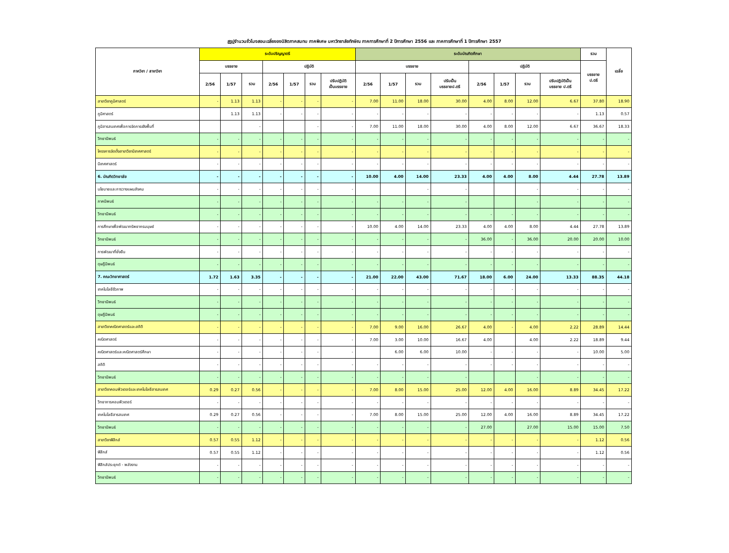สรุปจำนวนชั่วโมงสอนเฉลี่ยของนิสิตภาคสมทบ ภาคพิเศษ มหาวิทยาลัยทักษิณ ภาคการศึกษาที่ 2 ปีการศึกษา 2556 และ ภาคการศึกษาที่ 1 ปีการศึกษา 2557
| ภาควิชา / สาขาวิชา | ระดับปริญญาตรี | | | | | | | ระดับบัณฑิตศึกษา | | | | | | | | รวม | เฉลี่ย |
| --- | --- | --- | --- | --- | --- | --- | --- | --- | --- | --- | --- | --- | --- | --- | --- | --- | --- |
| | บรรยาย | | | ปฏิบัติ | | | | บรรยาย | | | | ปฏิบัติ | | | | บรรยาย ป.ตรี | |
| | 2/56 | 1/57 | รวม | 2/56 | 1/57 | รวม | ปรับปฏิบัติ เป็นบรรยาย | 2/56 | 1/57 | รวม | ปรับเป็น บรรยายป.ตรี | 2/56 | 1/57 | รวม | ปรับปฏิบัติเป็น บรรยาย ป.ตรี | | |
| สาขาวิชาภูมิศาสตร์ | - | 1.13 | 1.13 | - | - | - | - | 7.00 | 11.00 | 18.00 | 30.00 | 4.00 | 8.00 | 12.00 | 6.67 | 37.80 | 18.90 |
| ภูมิศาสตร์ | | 1.13 | 1.13 | - | - | - | - | - | - | - | - | - | - | - | - | 1.13 | 0.57 |
| ภูมิสารสนเทศเพื่อการจัดการเชิงพื้นที่ | | | - | | | - | - | 7.00 | 11.00 | 18.00 | 30.00 | 4.00 | 8.00 | 12.00 | 6.67 | 36.67 | 18.33 |
| วิทยานิพนธ์ | - | - | - | - | - | - | - | - | - | - | - | - | - | - | - | - | - |
| โครงการจัดตั้งสาขาวิชานิเทศศาสตร์ | - | - | - | - | - | - | - | - | - | - | - | - | - | - | - | - | - |
| นิเทศศาสตร์ | - | - | - | - | - | - | - | - | - | - | - | - | - | - | - | - | - |
| 6. บัณฑิตวิทยาลัย | - | - | - | - | - | - | - | 10.00 | 4.00 | 14.00 | 23.33 | 4.00 | 4.00 | 8.00 | 4.44 | 27.78 | 13.89 |
| นโยบายและการวางแผนสังคม | - | - | - | - | - | - | - | | | - | - | | | - | - | - | - |
| ภาคนิพนธ์ | - | - | - | - | - | - | - | - | - | - | - | | | - | - | - | - |
| วิทยานิพนธ์ | - | - | - | - | - | - | - | - | - | - | - | - | - | - | - | - | - |
| การศึกษาเพื่อพัฒนาทรัพยากรมนุษย์ | - | - | - | - | - | - | - | 10.00 | 4.00 | 14.00 | 23.33 | 4.00 | 4.00 | 8.00 | 4.44 | 27.78 | 13.89 |
| วิทยานิพนธ์ | - | - | - | - | - | - | - | - | - | - | - | 36.00 | - | 36.00 | 20.00 | 20.00 | 10.00 |
| การพัฒนาที่ยั่งยืน | - | - | - | - | - | - | - | - | - | - | - | - | - | - | - | - | - |
| ดุษฎีนิพนธ์ | - | - | - | - | - | - | - | - | - | - | - | - | - | - | - | - | - |
| 7. คณะวิทยาศาสตร์ | 1.72 | 1.63 | 3.35 | - | - | - | - | 21.00 | 22.00 | 43.00 | 71.67 | 18.00 | 6.00 | 24.00 | 13.33 | 88.35 | 44.18 |
| เทคโนโลยีชีวภาพ | - | - | - | - | - | - | - | - | - | - | - | - | - | - | - | - | - |
| วิทยานิพนธ์ | - | - | - | - | - | - | - | - | - | - | - | - | - | - | - | - | - |
| ดุษฎีนิพนธ์ | - | - | - | - | - | - | - | - | - | - | - | - | - | - | - | - | - |
| สาขาวิชาคณิตศาสตร์และสถิติ | - | - | - | - | - | - | - | 7.00 | 9.00 | 16.00 | 26.67 | 4.00 | - | 4.00 | 2.22 | 28.89 | 14.44 |
| คณิตศาสตร์ | - | - | - | - | - | - | - | 7.00 | 3.00 | 10.00 | 16.67 | 4.00 | | 4.00 | 2.22 | 18.89 | 9.44 |
| คณิตศาสตร์และคณิตศาสตร์ศึกษา | - | - | - | - | - | - | - | | 6.00 | 6.00 | 10.00 | - | - | - | - | 10.00 | 5.00 |
| สถิติ | - | - | - | - | - | - | - | - | - | - | - | - | - | - | - | - | - |
| วิทยานิพนธ์ | - | - | - | - | - | - | - | - | - | - | - | | | - | - | - | - |
| สาขาวิชาคอมพิวเตอร์และเทคโนโลยีสารสนเทศ | 0.29 | 0.27 | 0.56 | - | - | - | - | 7.00 | 8.00 | 15.00 | 25.00 | 12.00 | 4.00 | 16.00 | 8.89 | 34.45 | 17.22 |
| วิทยาการคอมพิวเตอร์ | - | - | - | - | - | - | - | - | - | - | - | - | - | - | - | - | - |
| เทคโนโลยีสารสนเทศ | 0.29 | 0.27 | 0.56 | - | - | - | - | 7.00 | 8.00 | 15.00 | 25.00 | 12.00 | 4.00 | 16.00 | 8.89 | 34.45 | 17.22 |
| วิทยานิพนธ์ | - | - | - | - | - | - | - | - | - | - | - | 27.00 | | 27.00 | 15.00 | 15.00 | 7.50 |
| สาขาวิชาฟิสิกส์ | 0.57 | 0.55 | 1.12 | - | - | - | - | - | - | - | - | - | - | - | - | 1.12 | 0.56 |
| ฟิสิกส์ | 0.57 | 0.55 | 1.12 | - | - | - | - | - | - | - | - | - | - | - | - | 1.12 | 0.56 |
| ฟิสิกส์ประยุกต์ - พลังงาน | - | - | - | - | - | - | - | - | - | - | - | - | - | - | - | - | - |
| วิทยานิพนธ์ | - | - | - | - | - | - | - | - | - | - | - | - | - | - | - | - | - |